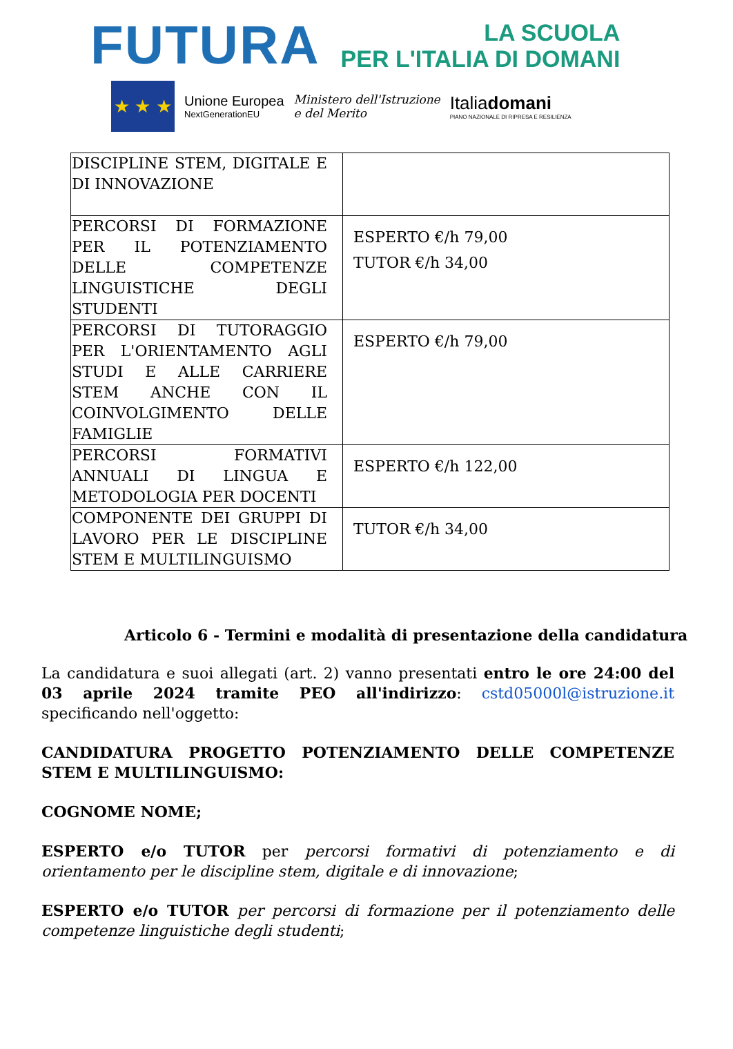FUTURA LA SCUOLA
PER L'ITALIA DI DOMANI
★ ★ ★
Unione Europea
NextGenerationEU
Ministero dell'Istruzione
e del Merito
Italiadomani
PIANO NAZIONALE DI RIPRESA E RESILIENZA
| DISCIPLINE STEM, DIGITALE E DI INNOVAZIONE | |
| PERCORSI DI FORMAZIONE PER IL POTENZIAMENTO DELLE COMPETENZE LINGUISTICHE DEGLI STUDENTI | ESPERTO €/h 79,00 TUTOR €/h 34,00 |
| PERCORSI DI TUTORAGGIO PER L'ORIENTAMENTO AGLI STUDI E ALLE CARRIERE STEM ANCHE CON IL COINVOLGIMENTO DELLE FAMIGLIE | ESPERTO €/h 79,00 |
| PERCORSI FORMATIVI ANNUALI DI LINGUA E METODOLOGIA PER DOCENTI | ESPERTO €/h 122,00 |
| COMPONENTE DEI GRUPPI DI LAVORO PER LE DISCIPLINE STEM E MULTILINGUISMO | TUTOR €/h 34,00 |
Articolo 6 - Termini e modalità di presentazione della candidatura
La candidatura e suoi allegati (art. 2) vanno presentati entro le ore 24:00 del 03 aprile 2024 tramite PEO all'indirizzo: cstd05000l@istruzione.it specificando nell'oggetto:
CANDIDATURA PROGETTO POTENZIAMENTO DELLE COMPETENZE STEM E MULTILINGUISMO:
COGNOME NOME;
ESPERTO e/o TUTOR per percorsi formativi di potenziamento e di orientamento per le discipline stem, digitale e di innovazione;
ESPERTO e/o TUTOR per percorsi di formazione per il potenziamento delle competenze linguistiche degli studenti;